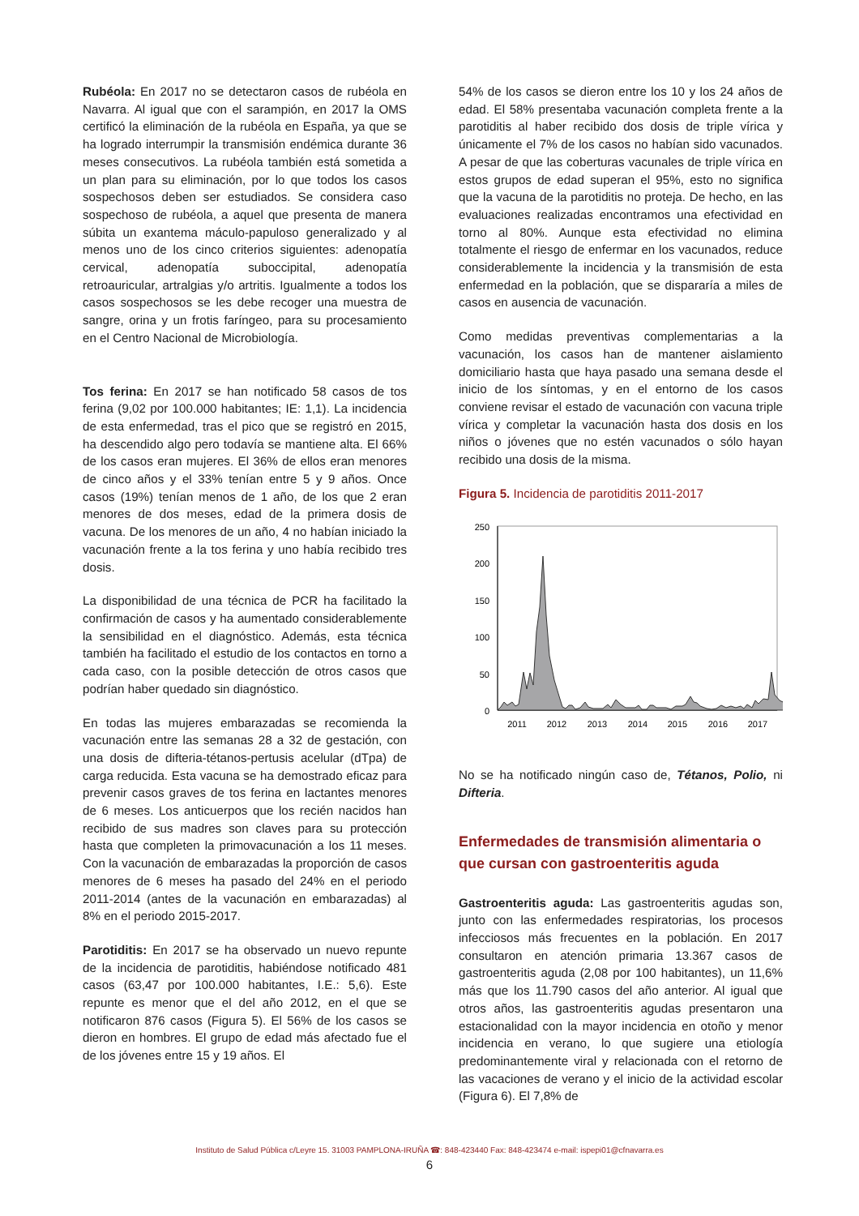Rubéola: En 2017 no se detectaron casos de rubéola en Navarra. Al igual que con el sarampión, en 2017 la OMS certificó la eliminación de la rubéola en España, ya que se ha logrado interrumpir la transmisión endémica durante 36 meses consecutivos. La rubéola también está sometida a un plan para su eliminación, por lo que todos los casos sospechosos deben ser estudiados. Se considera caso sospechoso de rubéola, a aquel que presenta de manera súbita un exantema máculo-papuloso generalizado y al menos uno de los cinco criterios siguientes: adenopatía cervical, adenopatía suboccipital, adenopatía retroauricular, artralgias y/o artritis. Igualmente a todos los casos sospechosos se les debe recoger una muestra de sangre, orina y un frotis faríngeo, para su procesamiento en el Centro Nacional de Microbiología.
Tos ferina: En 2017 se han notificado 58 casos de tos ferina (9,02 por 100.000 habitantes; IE: 1,1). La incidencia de esta enfermedad, tras el pico que se registró en 2015, ha descendido algo pero todavía se mantiene alta. El 66% de los casos eran mujeres. El 36% de ellos eran menores de cinco años y el 33% tenían entre 5 y 9 años. Once casos (19%) tenían menos de 1 año, de los que 2 eran menores de dos meses, edad de la primera dosis de vacuna. De los menores de un año, 4 no habían iniciado la vacunación frente a la tos ferina y uno había recibido tres dosis.
La disponibilidad de una técnica de PCR ha facilitado la confirmación de casos y ha aumentado considerablemente la sensibilidad en el diagnóstico. Además, esta técnica también ha facilitado el estudio de los contactos en torno a cada caso, con la posible detección de otros casos que podrían haber quedado sin diagnóstico.
En todas las mujeres embarazadas se recomienda la vacunación entre las semanas 28 a 32 de gestación, con una dosis de difteria-tétanos-pertusis acelular (dTpa) de carga reducida. Esta vacuna se ha demostrado eficaz para prevenir casos graves de tos ferina en lactantes menores de 6 meses. Los anticuerpos que los recién nacidos han recibido de sus madres son claves para su protección hasta que completen la primovacunación a los 11 meses. Con la vacunación de embarazadas la proporción de casos menores de 6 meses ha pasado del 24% en el periodo 2011-2014 (antes de la vacunación en embarazadas) al 8% en el periodo 2015-2017.
Parotiditis: En 2017 se ha observado un nuevo repunte de la incidencia de parotiditis, habiéndose notificado 481 casos (63,47 por 100.000 habitantes, I.E.: 5,6). Este repunte es menor que el del año 2012, en el que se notificaron 876 casos (Figura 5). El 56% de los casos se dieron en hombres. El grupo de edad más afectado fue el de los jóvenes entre 15 y 19 años. El
54% de los casos se dieron entre los 10 y los 24 años de edad. El 58% presentaba vacunación completa frente a la parotiditis al haber recibido dos dosis de triple vírica y únicamente el 7% de los casos no habían sido vacunados. A pesar de que las coberturas vacunales de triple vírica en estos grupos de edad superan el 95%, esto no significa que la vacuna de la parotiditis no proteja. De hecho, en las evaluaciones realizadas encontramos una efectividad en torno al 80%. Aunque esta efectividad no elimina totalmente el riesgo de enfermar en los vacunados, reduce considerablemente la incidencia y la transmisión de esta enfermedad en la población, que se dispararía a miles de casos en ausencia de vacunación.
Como medidas preventivas complementarias a la vacunación, los casos han de mantener aislamiento domiciliario hasta que haya pasado una semana desde el inicio de los síntomas, y en el entorno de los casos conviene revisar el estado de vacunación con vacuna triple vírica y completar la vacunación hasta dos dosis en los niños o jóvenes que no estén vacunados o sólo hayan recibido una dosis de la misma.
Figura 5. Incidencia de parotiditis 2011-2017
250
200
150
100
50
0
2011
2012
2013
2014
2015
2016
2017
No se ha notificado ningún caso de, Tétanos, Polio, ni Difteria.
Enfermedades de transmisión alimentaria o que cursan con gastroenteritis aguda
Gastroenteritis aguda: Las gastroenteritis agudas son, junto con las enfermedades respiratorias, los procesos infecciosos más frecuentes en la población. En 2017 consultaron en atención primaria 13.367 casos de gastroenteritis aguda (2,08 por 100 habitantes), un 11,6% más que los 11.790 casos del año anterior. Al igual que otros años, las gastroenteritis agudas presentaron una estacionalidad con la mayor incidencia en otoño y menor incidencia en verano, lo que sugiere una etiología predominantemente viral y relacionada con el retorno de las vacaciones de verano y el inicio de la actividad escolar (Figura 6). El 7,8% de
Instituto de Salud Pública c/Leyre 15. 31003 PAMPLONA-IRUÑA ☎: 848-423440 Fax: 848-423474 e-mail: ispepi01@cfnavarra.es
6